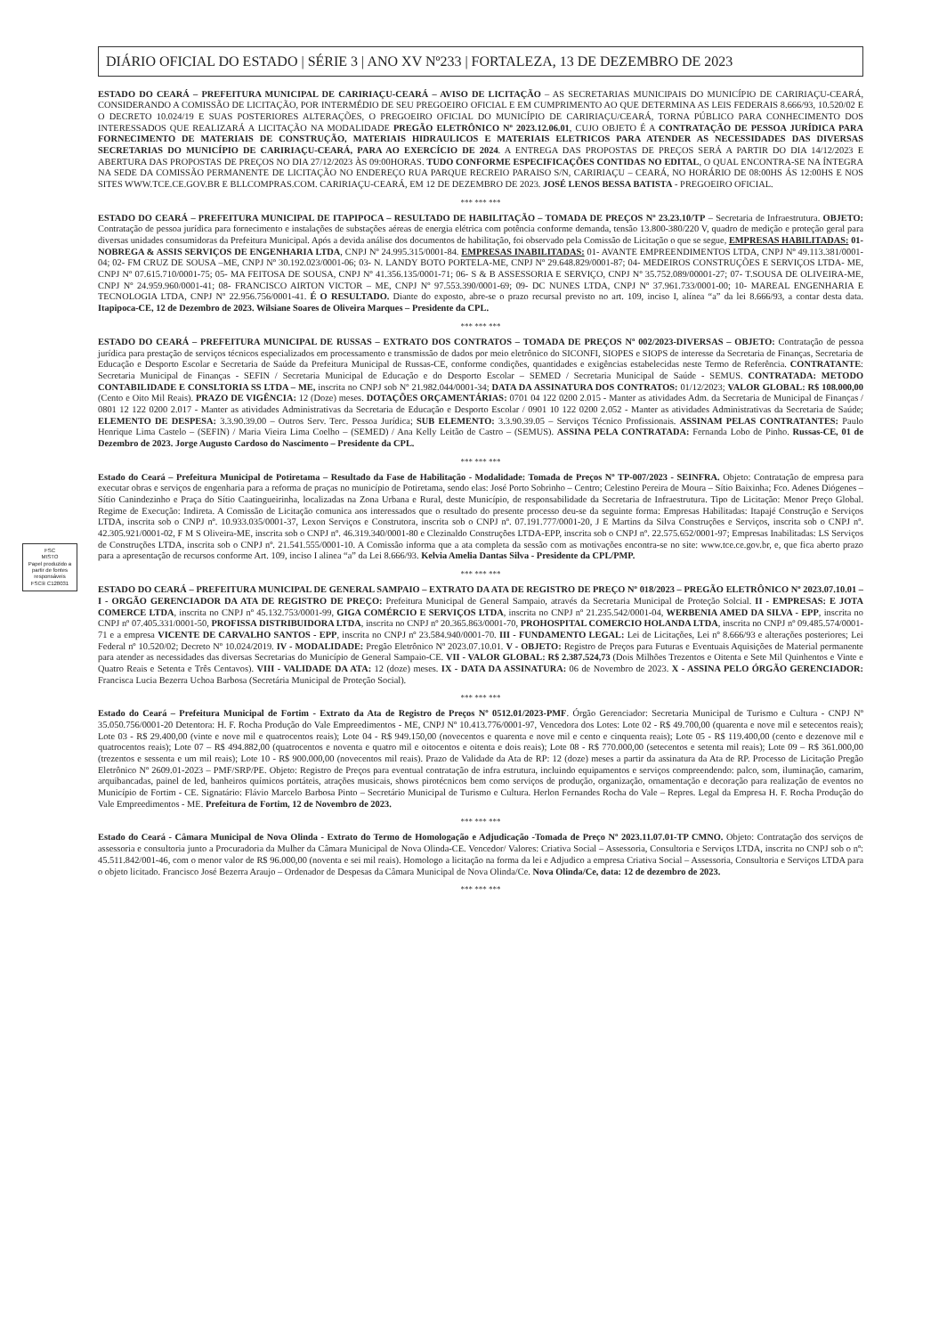DIÁRIO OFICIAL DO ESTADO | SÉRIE 3 | ANO XV Nº233 | FORTALEZA, 13 DE DEZEMBRO DE 2023
ESTADO DO CEARÁ – PREFEITURA MUNICIPAL DE CARIRIAÇU-CEARÁ – AVISO DE LICITAÇÃO – AS SECRETARIAS MUNICIPAIS DO MUNICÍPIO DE CARIRIAÇU-CEARÁ, CONSIDERANDO A COMISSÃO DE LICITAÇÃO, POR INTERMÉDIO DE SEU PREGOEIRO OFICIAL E EM CUMPRIMENTO AO QUE DETERMINA AS LEIS FEDERAIS 8.666/93, 10.520/02 E O DECRETO 10.024/19 E SUAS POSTERIORES ALTERAÇÕES, O PREGOEIRO OFICIAL DO MUNICÍPIO DE CARIRIAÇU/CEARÁ, TORNA PÚBLICO PARA CONHECIMENTO DOS INTERESSADOS QUE REALIZARÁ A LICITAÇÃO NA MODALIDADE PREGÃO ELETRÔNICO Nº 2023.12.06.01, CUJO OBJETO É A CONTRATAÇÃO DE PESSOA JURÍDICA PARA FORNECIMENTO DE MATERIAIS DE CONSTRUÇÃO, MATERIAIS HIDRAULICOS E MATERIAIS ELETRICOS PARA ATENDER AS NECESSIDADES DAS DIVERSAS SECRETARIAS DO MUNICÍPIO DE CARIRIAÇU-CEARÁ, PARA AO EXERCÍCIO DE 2024. A ENTREGA DAS PROPOSTAS DE PREÇOS SERÁ A PARTIR DO DIA 14/12/2023 E ABERTURA DAS PROPOSTAS DE PREÇOS NO DIA 27/12/2023 ÀS 09:00HORAS. TUDO CONFORME ESPECIFICAÇÕES CONTIDAS NO EDITAL, O QUAL ENCONTRA-SE NA ÍNTEGRA NA SEDE DA COMISSÃO PERMANENTE DE LICITAÇÃO NO ENDEREÇO RUA PARQUE RECREIO PARAISO S/N, CARIRIAÇU – CEARÁ, NO HORÁRIO DE 08:00HS ÁS 12:00HS E NOS SITES WWW.TCE.CE.GOV.BR E BLLCOMPRAS.COM. CARIRIAÇU-CEARÁ, EM 12 DE DEZEMBRO DE 2023. JOSÉ LENOS BESSA BATISTA - PREGOEIRO OFICIAL.
*** *** ***
ESTADO DO CEARÁ – PREFEITURA MUNICIPAL DE ITAPIPOCA – RESULTADO DE HABILITAÇÃO – TOMADA DE PREÇOS Nº 23.23.10/TP – Secretaria de Infraestrutura. OBJETO: Contratação de pessoa jurídica para fornecimento e instalações de substações aéreas de energia elétrica com potência conforme demanda, tensão 13.800-380/220 V, quadro de medição e proteção geral para diversas unidades consumidoras da Prefeitura Municipal. Após a devida análise dos documentos de habilitação, foi observado pela Comissão de Licitação o que se segue, EMPRESAS HABILITADAS: 01- NOBREGA & ASSIS SERVIÇOS DE ENGENHARIA LTDA, CNPJ Nº 24.995.315/0001-84. EMPRESAS INABILITADAS: 01- AVANTE EMPREENDIMENTOS LTDA, CNPJ Nº 49.113.381/0001-04; 02- FM CRUZ DE SOUSA –ME, CNPJ Nº 30.192.023/0001-06; 03- N. LANDY BOTO PORTELA-ME, CNPJ Nº 29.648.829/0001-87; 04- MEDEIROS CONSTRUÇÕES E SERVIÇOS LTDA- ME, CNPJ Nº 07.615.710/0001-75; 05- MA FEITOSA DE SOUSA, CNPJ Nº 41.356.135/0001-71; 06- S & B ASSESSORIA E SERVIÇO, CNPJ Nº 35.752.089/00001-27; 07- T.SOUSA DE OLIVEIRA-ME, CNPJ Nº 24.959.960/0001-41; 08- FRANCISCO AIRTON VICTOR – ME, CNPJ Nº 97.553.390/0001-69; 09- DC NUNES LTDA, CNPJ Nº 37.961.733/0001-00; 10- MAREAL ENGENHARIA E TECNOLOGIA LTDA, CNPJ Nº 22.956.756/0001-41. É O RESULTADO. Diante do exposto, abre-se o prazo recursal previsto no art. 109, inciso I, alínea “a” da lei 8.666/93, a contar desta data. Itapipoca-CE, 12 de Dezembro de 2023. Wilsiane Soares de Oliveira Marques – Presidente da CPL.
*** *** ***
ESTADO DO CEARÁ – PREFEITURA MUNICIPAL DE RUSSAS – EXTRATO DOS CONTRATOS – TOMADA DE PREÇOS Nº 002/2023-DIVERSAS – OBJETO: Contratação de pessoa jurídica para prestação de serviços técnicos especializados em processamento e transmissão de dados por meio eletrônico do SICONFI, SIOPES e SIOPS de interesse da Secretaria de Finanças, Secretaria de Educação e Desporto Escolar e Secretaria de Saúde da Prefeitura Municipal de Russas-CE, conforme condições, quantidades e exigências estabelecidas neste Termo de Referência. CONTRATANTE: Secretaria Municipal de Finanças - SEFIN / Secretaria Municipal de Educação e do Desporto Escolar – SEMED / Secretaria Municipal de Saúde - SEMUS. CONTRATADA: METODO CONTABILIDADE E CONSLTORIA SS LTDA – ME, inscrita no CNPJ sob Nº 21.982.044/0001-34; DATA DA ASSINATURA DOS CONTRATOS: 01/12/2023; VALOR GLOBAL: R$ 108.000,00 (Cento e Oito Mil Reais). PRAZO DE VIGÊNCIA: 12 (Doze) meses. DOTAÇÕES ORÇAMENTÁRIAS: 0701 04 122 0200 2.015 - Manter as atividades Adm. da Secretaria de Municipal de Finanças / 0801 12 122 0200 2.017 - Manter as atividades Administrativas da Secretaria de Educação e Desporto Escolar / 0901 10 122 0200 2.052 - Manter as atividades Administrativas da Secretaria de Saúde; ELEMENTO DE DESPESA: 3.3.90.39.00 – Outros Serv. Terc. Pessoa Jurídica; SUB ELEMENTO: 3.3.90.39.05 – Serviços Técnico Profissionais. ASSINAM PELAS CONTRATANTES: Paulo Henrique Lima Castelo – (SEFIN) / Maria Vieira Lima Coelho – (SEMED) / Ana Kelly Leitão de Castro – (SEMUS). ASSINA PELA CONTRATADA: Fernanda Lobo de Pinho. Russas-CE, 01 de Dezembro de 2023. Jorge Augusto Cardoso do Nascimento – Presidente da CPL.
FSC
MISTO
Papel produzido a partir de fontes responsáveis
FSC® C128031
*** *** ***
Estado do Ceará – Prefeitura Municipal de Potiretama – Resultado da Fase de Habilitação - Modalidade: Tomada de Preços Nº TP-007/2023 - SEINFRA. Objeto: Contratação de empresa para executar obras e serviços de engenharia para a reforma de praças no município de Potiretama, sendo elas: José Porto Sobrinho – Centro; Celestino Pereira de Moura – Sítio Baixinha; Fco. Adenes Diógenes – Sítio Canindezinho e Praça do Sítio Caatingueirinha, localizadas na Zona Urbana e Rural, deste Município, de responsabilidade da Secretaria de Infraestrutura. Tipo de Licitação: Menor Preço Global. Regime de Execução: Indireta. A Comissão de Licitação comunica aos interessados que o resultado do presente processo deu-se da seguinte forma: Empresas Habilitadas: Itapajé Construção e Serviços LTDA, inscrita sob o CNPJ nº. 10.933.035/0001-37, Lexon Serviços e Construtora, inscrita sob o CNPJ nº. 07.191.777/0001-20, J E Martins da Silva Construções e Serviços, inscrita sob o CNPJ nº. 42.305.921/0001-02, F M S Oliveira-ME, inscrita sob o CNPJ nº. 46.319.340/0001-80 e Clezinaldo Construções LTDA-EPP, inscrita sob o CNPJ nº. 22.575.652/0001-97; Empresas Inabilitadas: LS Serviços de Construções LTDA, inscrita sob o CNPJ nº. 21.541.555/0001-10. A Comissão informa que a ata completa da sessão com as motivações encontra-se no site: www.tce.ce.gov.br, e, que fica aberto prazo para a apresentação de recursos conforme Art. 109, inciso I alinea “a” da Lei 8.666/93. Kelvia Amelia Dantas Silva - Presidente da CPL/PMP.
*** *** ***
ESTADO DO CEARÁ – PREFEITURA MUNICIPAL DE GENERAL SAMPAIO – EXTRATO DA ATA DE REGISTRO DE PREÇO Nº 018/2023 – PREGÃO ELETRÔNICO Nº 2023.07.10.01 – I - ORGÃO GERENCIADOR DA ATA DE REGISTRO DE PREÇO: Prefeitura Municipal de General Sampaio, através da Secretaria Municipal de Proteção Solcial. II - EMPRESAS: E JOTA COMERCE LTDA, inscrita no CNPJ nº 45.132.753/0001-99, GIGA COMÉRCIO E SERVIÇOS LTDA, inscrita no CNPJ nº 21.235.542/0001-04, WERBENIA AMED DA SILVA - EPP, inscrita no CNPJ nº 07.405.331/0001-50, PROFISSA DISTRIBUIDORA LTDA, inscrita no CNPJ nº 20.365.863/0001-70, PROHOSPITAL COMERCIO HOLANDA LTDA, inscrita no CNPJ nº 09.485.574/0001-71 e a empresa VICENTE DE CARVALHO SANTOS - EPP, inscrita no CNPJ nº 23.584.940/0001-70. III - FUNDAMENTO LEGAL: Lei de Licitações, Lei nº 8.666/93 e alterações posteriores; Lei Federal nº 10.520/02; Decreto Nº 10.024/2019. IV - MODALIDADE: Pregão Eletrônico Nº 2023.07.10.01. V - OBJETO: Registro de Preços para Futuras e Eventuais Aquisições de Material permanente para atender as necessidades das diversas Secretarias do Município de General Sampaio-CE. VII - VALOR GLOBAL: R$ 2.387.524,73 (Dois Milhões Trezentos e Oitenta e Sete Mil Quinhentos e Vinte e Quatro Reais e Setenta e Três Centavos). VIII - VALIDADE DA ATA: 12 (doze) meses. IX - DATA DA ASSINATURA: 06 de Novembro de 2023. X - ASSINA PELO ÓRGÃO GERENCIADOR: Francisca Lucia Bezerra Uchoa Barbosa (Secretária Municipal de Proteção Social).
*** *** ***
Estado do Ceará – Prefeitura Municipal de Fortim - Extrato da Ata de Registro de Preços Nº 0512.01/2023-PMF. Órgão Gerenciador: Secretaria Municipal de Turismo e Cultura - CNPJ Nº 35.050.756/0001-20 Detentora: H. F. Rocha Produção do Vale Empreedimentos - ME, CNPJ Nº 10.413.776/0001-97, Vencedora dos Lotes: Lote 02 - R$ 49.700,00 (quarenta e nove mil e setecentos reais); Lote 03 - R$ 29.400,00 (vinte e nove mil e quatrocentos reais); Lote 04 - R$ 949.150,00 (novecentos e quarenta e nove mil e cento e cinquenta reais); Lote 05 - R$ 119.400,00 (cento e dezenove mil e quatrocentos reais); Lote 07 – R$ 494.882,00 (quatrocentos e noventa e quatro mil e oitocentos e oitenta e dois reais); Lote 08 - R$ 770.000,00 (setecentos e setenta mil reais); Lote 09 – R$ 361.000,00 (trezentos e sessenta e um mil reais); Lote 10 - R$ 900.000,00 (novecentos mil reais). Prazo de Validade da Ata de RP: 12 (doze) meses a partir da assinatura da Ata de RP. Processo de Licitação Pregão Eletrônico Nº 2609.01-2023 – PMF/SRP/PE. Objeto: Registro de Preços para eventual contratação de infra estrutura, incluindo equipamentos e serviços compreendendo: palco, som, iluminação, camarim, arquibancadas, painel de led, banheiros químicos portáteis, atrações musicais, shows pirotécnicos bem como serviços de produção, organização, ornamentação e decoração para realização de eventos no Município de Fortim - CE. Signatário: Flávio Marcelo Barbosa Pinto – Secretário Municipal de Turismo e Cultura. Herlon Fernandes Rocha do Vale – Repres. Legal da Empresa H. F. Rocha Produção do Vale Empreedimentos - ME. Prefeitura de Fortim, 12 de Novembro de 2023.
*** *** ***
Estado do Ceará - Câmara Municipal de Nova Olinda - Extrato do Termo de Homologação e Adjudicação -Tomada de Preço Nº 2023.11.07.01-TP CMNO. Objeto: Contratação dos serviços de assessoria e consultoria junto a Procuradoria da Mulher da Câmara Municipal de Nova Olinda-CE. Vencedor/ Valores: Criativa Social – Assessoria, Consultoria e Serviços LTDA, inscrita no CNPJ sob o nº: 45.511.842/001-46, com o menor valor de R$ 96.000,00 (noventa e sei mil reais). Homologo a licitação na forma da lei e Adjudico a empresa Criativa Social – Assessoria, Consultoria e Serviços LTDA para o objeto licitado. Francisco José Bezerra Araujo – Ordenador de Despesas da Câmara Municipal de Nova Olinda/Ce. Nova Olinda/Ce, data: 12 de dezembro de 2023.
*** *** ***